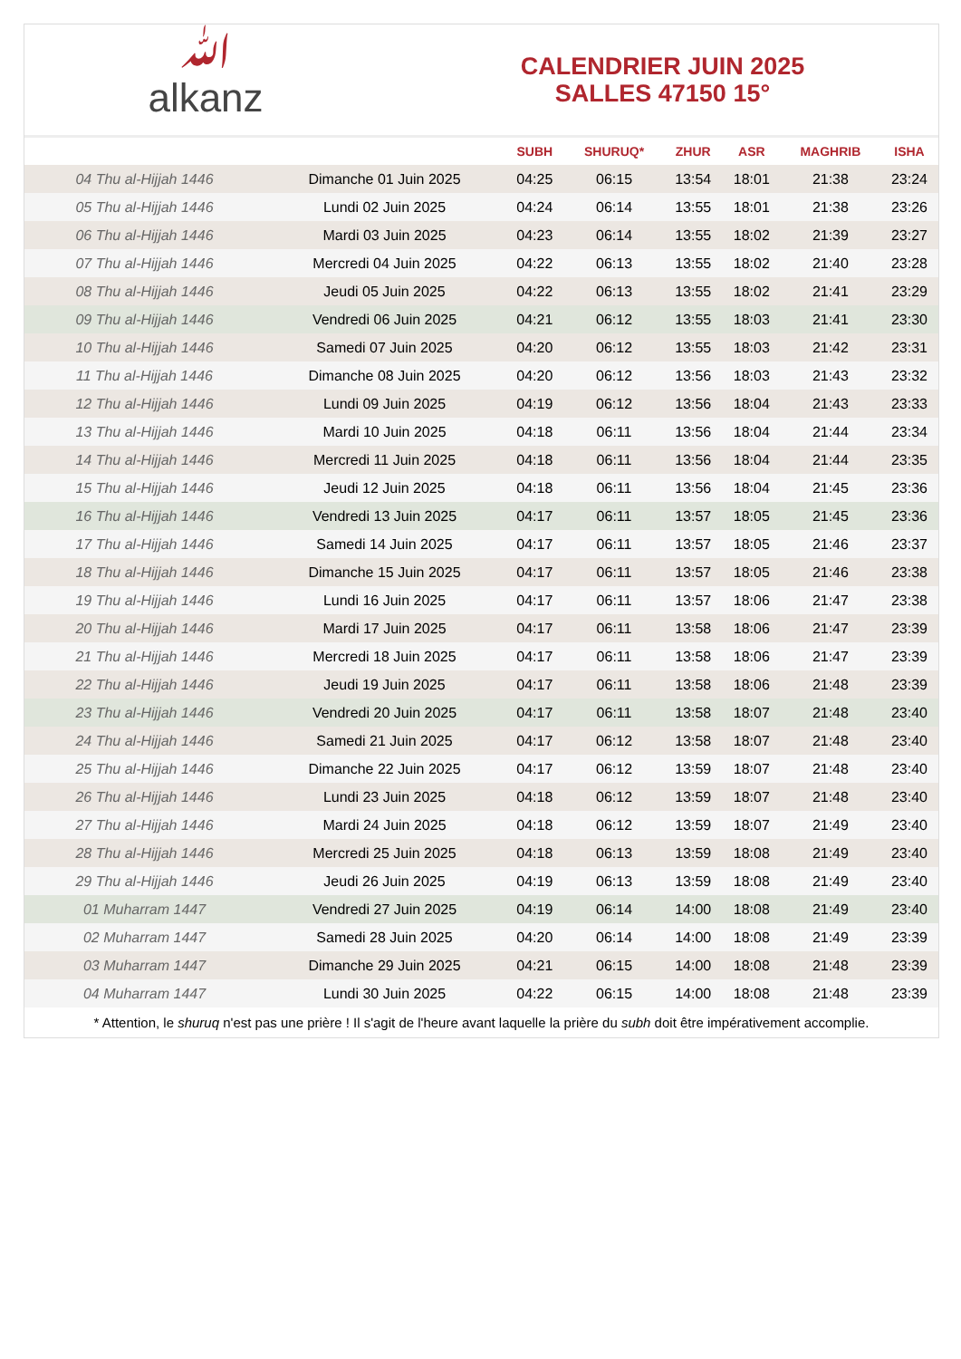ﷲalkanz
CALENDRIER JUIN 2025
SALLES 47150 15°
| | | SUBH | SHURUQ* | ZHUR | ASR | MAGHRIB | ISHA |
| --- | --- | --- | --- | --- | --- | --- | --- |
| 04 Thu al-Hijjah 1446 | Dimanche 01 Juin 2025 | 04:25 | 06:15 | 13:54 | 18:01 | 21:38 | 23:24 |
| 05 Thu al-Hijjah 1446 | Lundi 02 Juin 2025 | 04:24 | 06:14 | 13:55 | 18:01 | 21:38 | 23:26 |
| 06 Thu al-Hijjah 1446 | Mardi 03 Juin 2025 | 04:23 | 06:14 | 13:55 | 18:02 | 21:39 | 23:27 |
| 07 Thu al-Hijjah 1446 | Mercredi 04 Juin 2025 | 04:22 | 06:13 | 13:55 | 18:02 | 21:40 | 23:28 |
| 08 Thu al-Hijjah 1446 | Jeudi 05 Juin 2025 | 04:22 | 06:13 | 13:55 | 18:02 | 21:41 | 23:29 |
| 09 Thu al-Hijjah 1446 | Vendredi 06 Juin 2025 | 04:21 | 06:12 | 13:55 | 18:03 | 21:41 | 23:30 |
| 10 Thu al-Hijjah 1446 | Samedi 07 Juin 2025 | 04:20 | 06:12 | 13:55 | 18:03 | 21:42 | 23:31 |
| 11 Thu al-Hijjah 1446 | Dimanche 08 Juin 2025 | 04:20 | 06:12 | 13:56 | 18:03 | 21:43 | 23:32 |
| 12 Thu al-Hijjah 1446 | Lundi 09 Juin 2025 | 04:19 | 06:12 | 13:56 | 18:04 | 21:43 | 23:33 |
| 13 Thu al-Hijjah 1446 | Mardi 10 Juin 2025 | 04:18 | 06:11 | 13:56 | 18:04 | 21:44 | 23:34 |
| 14 Thu al-Hijjah 1446 | Mercredi 11 Juin 2025 | 04:18 | 06:11 | 13:56 | 18:04 | 21:44 | 23:35 |
| 15 Thu al-Hijjah 1446 | Jeudi 12 Juin 2025 | 04:18 | 06:11 | 13:56 | 18:04 | 21:45 | 23:36 |
| 16 Thu al-Hijjah 1446 | Vendredi 13 Juin 2025 | 04:17 | 06:11 | 13:57 | 18:05 | 21:45 | 23:36 |
| 17 Thu al-Hijjah 1446 | Samedi 14 Juin 2025 | 04:17 | 06:11 | 13:57 | 18:05 | 21:46 | 23:37 |
| 18 Thu al-Hijjah 1446 | Dimanche 15 Juin 2025 | 04:17 | 06:11 | 13:57 | 18:05 | 21:46 | 23:38 |
| 19 Thu al-Hijjah 1446 | Lundi 16 Juin 2025 | 04:17 | 06:11 | 13:57 | 18:06 | 21:47 | 23:38 |
| 20 Thu al-Hijjah 1446 | Mardi 17 Juin 2025 | 04:17 | 06:11 | 13:58 | 18:06 | 21:47 | 23:39 |
| 21 Thu al-Hijjah 1446 | Mercredi 18 Juin 2025 | 04:17 | 06:11 | 13:58 | 18:06 | 21:47 | 23:39 |
| 22 Thu al-Hijjah 1446 | Jeudi 19 Juin 2025 | 04:17 | 06:11 | 13:58 | 18:06 | 21:48 | 23:39 |
| 23 Thu al-Hijjah 1446 | Vendredi 20 Juin 2025 | 04:17 | 06:11 | 13:58 | 18:07 | 21:48 | 23:40 |
| 24 Thu al-Hijjah 1446 | Samedi 21 Juin 2025 | 04:17 | 06:12 | 13:58 | 18:07 | 21:48 | 23:40 |
| 25 Thu al-Hijjah 1446 | Dimanche 22 Juin 2025 | 04:17 | 06:12 | 13:59 | 18:07 | 21:48 | 23:40 |
| 26 Thu al-Hijjah 1446 | Lundi 23 Juin 2025 | 04:18 | 06:12 | 13:59 | 18:07 | 21:48 | 23:40 |
| 27 Thu al-Hijjah 1446 | Mardi 24 Juin 2025 | 04:18 | 06:12 | 13:59 | 18:07 | 21:49 | 23:40 |
| 28 Thu al-Hijjah 1446 | Mercredi 25 Juin 2025 | 04:18 | 06:13 | 13:59 | 18:08 | 21:49 | 23:40 |
| 29 Thu al-Hijjah 1446 | Jeudi 26 Juin 2025 | 04:19 | 06:13 | 13:59 | 18:08 | 21:49 | 23:40 |
| 01 Muharram 1447 | Vendredi 27 Juin 2025 | 04:19 | 06:14 | 14:00 | 18:08 | 21:49 | 23:40 |
| 02 Muharram 1447 | Samedi 28 Juin 2025 | 04:20 | 06:14 | 14:00 | 18:08 | 21:49 | 23:39 |
| 03 Muharram 1447 | Dimanche 29 Juin 2025 | 04:21 | 06:15 | 14:00 | 18:08 | 21:48 | 23:39 |
| 04 Muharram 1447 | Lundi 30 Juin 2025 | 04:22 | 06:15 | 14:00 | 18:08 | 21:48 | 23:39 |
* Attention, le shuruq n'est pas une prière ! Il s'agit de l'heure avant laquelle la prière du subh doit être impérativement accomplie.